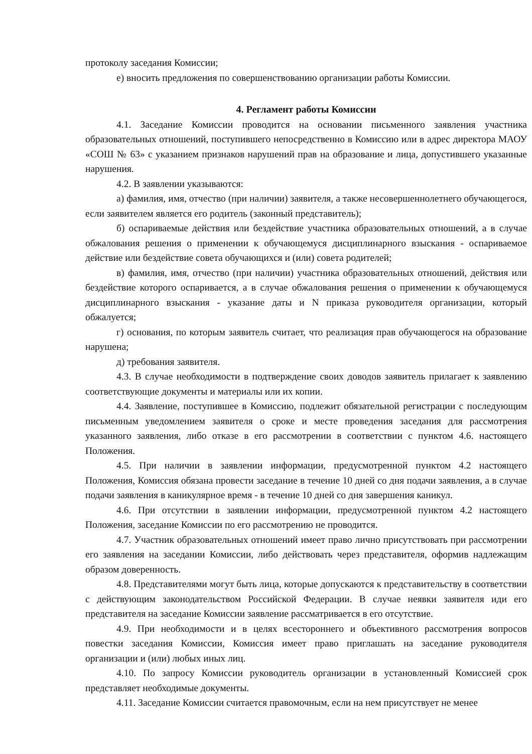протоколу заседания Комиссии;
е) вносить предложения по совершенствованию организации работы Комиссии.
4. Регламент работы Комиссии
4.1. Заседание Комиссии проводится на основании письменного заявления участника образовательных отношений, поступившего непосредственно в Комиссию или в адрес директора МАОУ «СОШ № 63» с указанием признаков нарушений прав на образование и лица, допустившего указанные нарушения.
4.2. В заявлении указываются:
а) фамилия, имя, отчество (при наличии) заявителя, а также несовершеннолетнего обучающегося, если заявителем является его родитель (законный представитель);
б) оспариваемые действия или бездействие участника образовательных отношений, а в случае обжалования решения о применении к обучающемуся дисциплинарного взыскания - оспариваемое действие или бездействие совета обучающихся и (или) совета родителей;
в) фамилия, имя, отчество (при наличии) участника образовательных отношений, действия или бездействие которого оспаривается, а в случае обжалования решения о применении к обучающемуся дисциплинарного взыскания - указание даты и N приказа руководителя организации, который обжалуется;
г) основания, по которым заявитель считает, что реализация прав обучающегося на образование нарушена;
д) требования заявителя.
4.3. В случае необходимости в подтверждение своих доводов заявитель прилагает к заявлению соответствующие документы и материалы или их копии.
4.4. Заявление, поступившее в Комиссию, подлежит обязательной регистрации с последующим письменным уведомлением заявителя о сроке и месте проведения заседания для рассмотрения указанного заявления, либо отказе в его рассмотрении в соответствии с пунктом 4.6. настоящего Положения.
4.5. При наличии в заявлении информации, предусмотренной пунктом 4.2 настоящего Положения, Комиссия обязана провести заседание в течение 10 дней со дня подачи заявления, а в случае подачи заявления в каникулярное время - в течение 10 дней со дня завершения каникул.
4.6. При отсутствии в заявлении информации, предусмотренной пунктом 4.2 настоящего Положения, заседание Комиссии по его рассмотрению не проводится.
4.7. Участник образовательных отношений имеет право лично присутствовать при рассмотрении его заявления на заседании Комиссии, либо действовать через представителя, оформив надлежащим образом доверенность.
4.8. Представителями могут быть лица, которые допускаются к представительству в соответствии с действующим законодательством Российской Федерации. В случае неявки заявителя иди его представителя на заседание Комиссии заявление рассматривается в его отсутствие.
4.9. При необходимости и в целях всестороннего и объективного рассмотрения вопросов повестки заседания Комиссии, Комиссия имеет право приглашать на заседание руководителя организации и (или) любых иных лиц.
4.10. По запросу Комиссии руководитель организации в установленный Комиссией срок представляет необходимые документы.
4.11. Заседание Комиссии считается правомочным, если на нем присутствует не менее